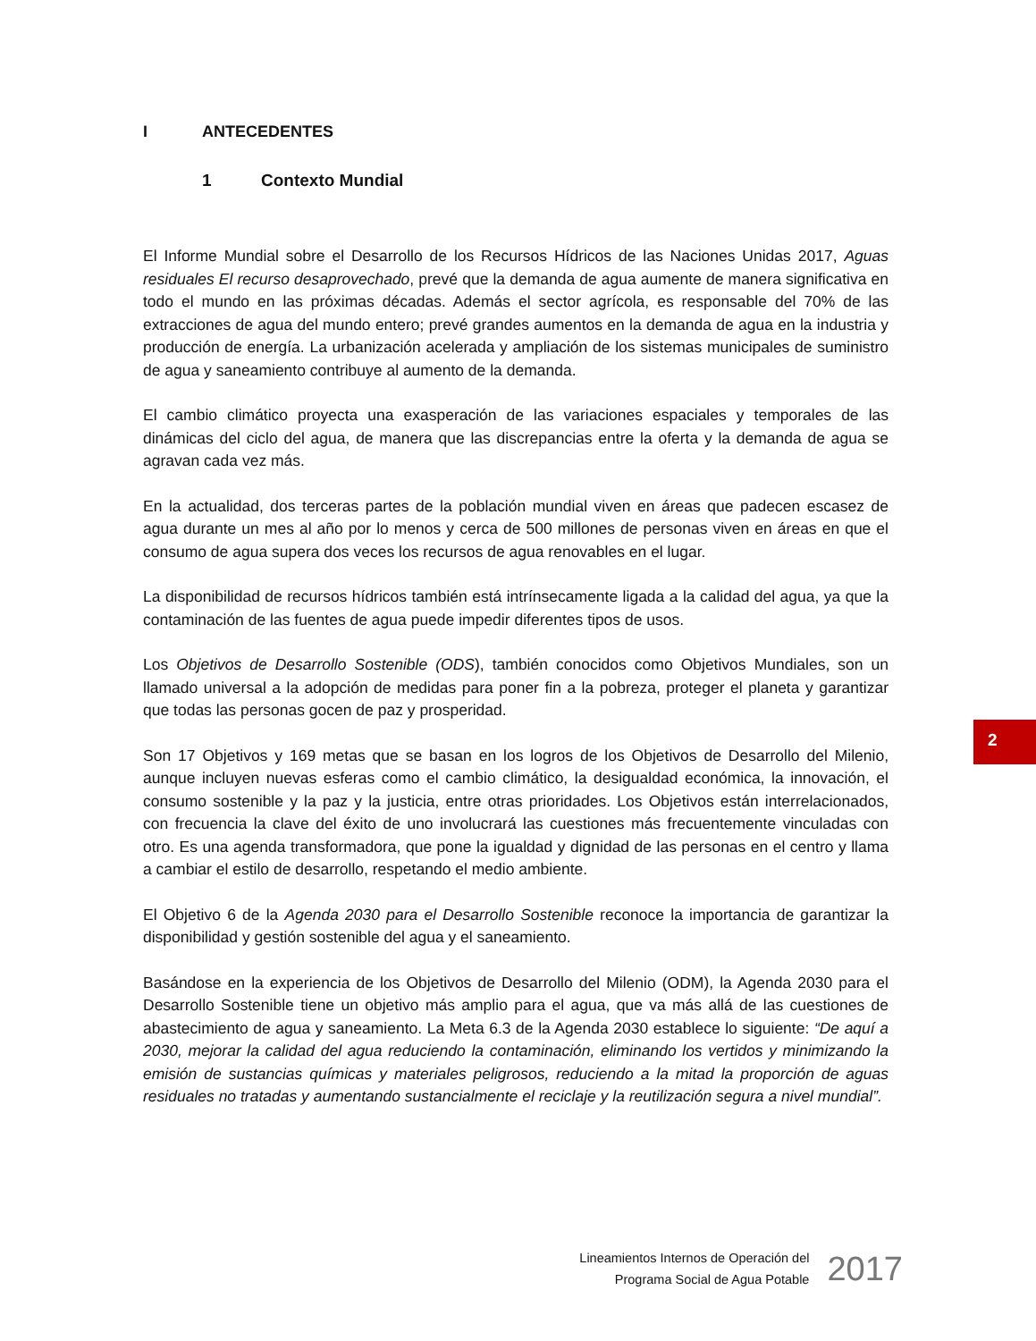I ANTECEDENTES
1 Contexto Mundial
El Informe Mundial sobre el Desarrollo de los Recursos Hídricos de las Naciones Unidas 2017, Aguas residuales El recurso desaprovechado, prevé que la demanda de agua aumente de manera significativa en todo el mundo en las próximas décadas. Además el sector agrícola, es responsable del 70% de las extracciones de agua del mundo entero; prevé grandes aumentos en la demanda de agua en la industria y producción de energía. La urbanización acelerada y ampliación de los sistemas municipales de suministro de agua y saneamiento contribuye al aumento de la demanda.
El cambio climático proyecta una exasperación de las variaciones espaciales y temporales de las dinámicas del ciclo del agua, de manera que las discrepancias entre la oferta y la demanda de agua se agravan cada vez más.
En la actualidad, dos terceras partes de la población mundial viven en áreas que padecen escasez de agua durante un mes al año por lo menos y cerca de 500 millones de personas viven en áreas en que el consumo de agua supera dos veces los recursos de agua renovables en el lugar.
La disponibilidad de recursos hídricos también está intrínsecamente ligada a la calidad del agua, ya que la contaminación de las fuentes de agua puede impedir diferentes tipos de usos.
Los Objetivos de Desarrollo Sostenible (ODS), también conocidos como Objetivos Mundiales, son un llamado universal a la adopción de medidas para poner fin a la pobreza, proteger el planeta y garantizar que todas las personas gocen de paz y prosperidad.
Son 17 Objetivos y 169 metas que se basan en los logros de los Objetivos de Desarrollo del Milenio, aunque incluyen nuevas esferas como el cambio climático, la desigualdad económica, la innovación, el consumo sostenible y la paz y la justicia, entre otras prioridades. Los Objetivos están interrelacionados, con frecuencia la clave del éxito de uno involucrará las cuestiones más frecuentemente vinculadas con otro. Es una agenda transformadora, que pone la igualdad y dignidad de las personas en el centro y llama a cambiar el estilo de desarrollo, respetando el medio ambiente.
El Objetivo 6 de la Agenda 2030 para el Desarrollo Sostenible reconoce la importancia de garantizar la disponibilidad y gestión sostenible del agua y el saneamiento.
Basándose en la experiencia de los Objetivos de Desarrollo del Milenio (ODM), la Agenda 2030 para el Desarrollo Sostenible tiene un objetivo más amplio para el agua, que va más allá de las cuestiones de abastecimiento de agua y saneamiento. La Meta 6.3 de la Agenda 2030 establece lo siguiente: “De aquí a 2030, mejorar la calidad del agua reduciendo la contaminación, eliminando los vertidos y minimizando la emisión de sustancias químicas y materiales peligrosos, reduciendo a la mitad la proporción de aguas residuales no tratadas y aumentando sustancialmente el reciclaje y la reutilización segura a nivel mundial”.
2
Lineamientos Internos de Operación del
Programa Social de Agua Potable
2017